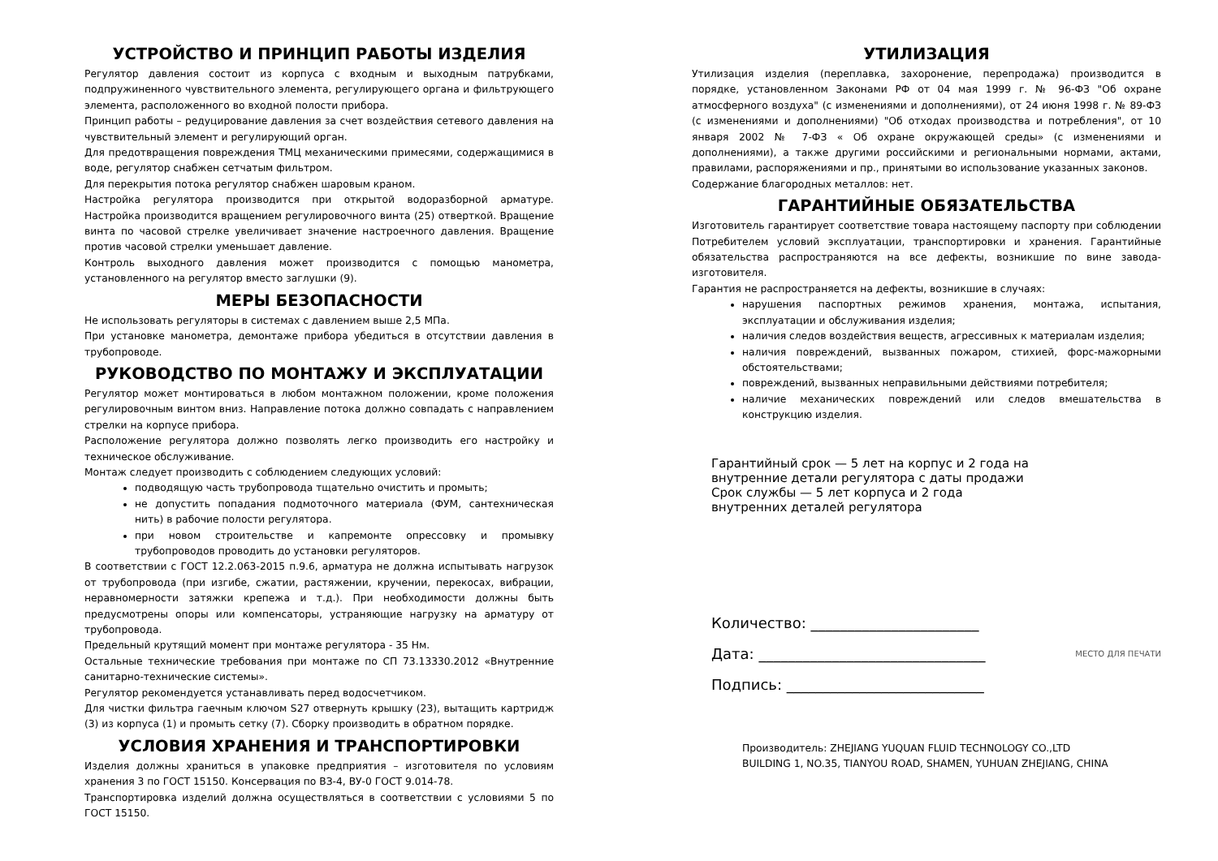УСТРОЙСТВО И ПРИНЦИП РАБОТЫ ИЗДЕЛИЯ
Регулятор давления состоит из корпуса с входным и выходным патрубками, подпружиненного чувствительного элемента, регулирующего органа и фильтрующего элемента, расположенного во входной полости прибора.
Принцип работы – редуцирование давления за счет воздействия сетевого давления на чувствительный элемент и регулирующий орган.
Для предотвращения повреждения ТМЦ механическими примесями, содержащимися в воде, регулятор снабжен сетчатым фильтром.
Для перекрытия потока регулятор снабжен шаровым краном.
Настройка регулятора производится при открытой водоразборной арматуре. Настройка производится вращением регулировочного винта (25) отверткой. Вращение винта по часовой стрелке увеличивает значение настроечного давления. Вращение против часовой стрелки уменьшает давление.
Контроль выходного давления может производится с помощью манометра, установленного на регулятор вместо заглушки (9).
МЕРЫ БЕЗОПАСНОСТИ
Не использовать регуляторы в системах с давлением выше 2,5 МПа.
При установке манометра, демонтаже прибора убедиться в отсутствии давления в трубопроводе.
РУКОВОДСТВО ПО МОНТАЖУ И ЭКСПЛУАТАЦИИ
Регулятор может монтироваться в любом монтажном положении, кроме положения регулировочным винтом вниз. Направление потока должно совпадать с направлением стрелки на корпусе прибора.
Расположение регулятора должно позволять легко производить его настройку и техническое обслуживание.
Монтаж следует производить с соблюдением следующих условий:
подводящую часть трубопровода тщательно очистить и промыть;
не допустить попадания подмоточного материала (ФУМ, сантехническая нить) в рабочие полости регулятора.
при новом строительстве и капремонте опрессовку и промывку трубопроводов проводить до установки регуляторов.
В соответствии с ГОСТ 12.2.063-2015 п.9.6, арматура не должна испытывать нагрузок от трубопровода (при изгибе, сжатии, растяжении, кручении, перекосах, вибрации, неравномерности затяжки крепежа и т.д.). При необходимости должны быть предусмотрены опоры или компенсаторы, устраняющие нагрузку на арматуру от трубопровода.
Предельный крутящий момент при монтаже регулятора - 35 Нм.
Остальные технические требования при монтаже по СП 73.13330.2012 «Внутренние санитарно-технические системы».
Регулятор рекомендуется устанавливать перед водосчетчиком.
Для чистки фильтра гаечным ключом S27 отвернуть крышку (23), вытащить картридж (3) из корпуса (1) и промыть сетку (7). Сборку производить в обратном порядке.
УСЛОВИЯ ХРАНЕНИЯ И ТРАНСПОРТИРОВКИ
Изделия должны храниться в упаковке предприятия – изготовителя по условиям хранения 3 по ГОСТ 15150. Консервация по ВЗ-4, ВУ-0 ГОСТ 9.014-78.
Транспортировка изделий должна осуществляться в соответствии с условиями 5 по ГОСТ 15150.
УТИЛИЗАЦИЯ
Утилизация изделия (переплавка, захоронение, перепродажа) производится в порядке, установленном Законами РФ от 04 мая 1999 г. № 96-ФЗ "Об охране атмосферного воздуха" (с изменениями и дополнениями), от 24 июня 1998 г. № 89-ФЗ (с изменениями и дополнениями) "Об отходах производства и потребления", от 10 января 2002 № 7-ФЗ « Об охране окружающей среды» (с изменениями и дополнениями), а также другими российскими и региональными нормами, актами, правилами, распоряжениями и пр., принятыми во использование указанных законов.
Содержание благородных металлов: нет.
ГАРАНТИЙНЫЕ ОБЯЗАТЕЛЬСТВА
Изготовитель гарантирует соответствие товара настоящему паспорту при соблюдении Потребителем условий эксплуатации, транспортировки и хранения. Гарантийные обязательства распространяются на все дефекты, возникшие по вине завода-изготовителя.
Гарантия не распространяется на дефекты, возникшие в случаях:
нарушения паспортных режимов хранения, монтажа, испытания, эксплуатации и обслуживания изделия;
наличия следов воздействия веществ, агрессивных к материалам изделия;
наличия повреждений, вызванных пожаром, стихией, форс-мажорными обстоятельствами;
повреждений, вызванных неправильными действиями потребителя;
наличие механических повреждений или следов вмешательства в конструкцию изделия.
Гарантийный срок — 5 лет на корпус и 2 года на
внутренние детали регулятора с даты продажи
Срок службы — 5 лет корпуса и 2 года
внутренних деталей регулятора
Количество: _______________________
Дата: _______________________________ МЕСТО ДЛЯ ПЕЧАТИ
Подпись: ___________________________
Производитель: ZHEJIANG YUQUAN FLUID TECHNOLOGY CO.,LTD
BUILDING 1, NO.35, TIANYOU ROAD, SHAMEN, YUHUAN ZHEJIANG, CHINA